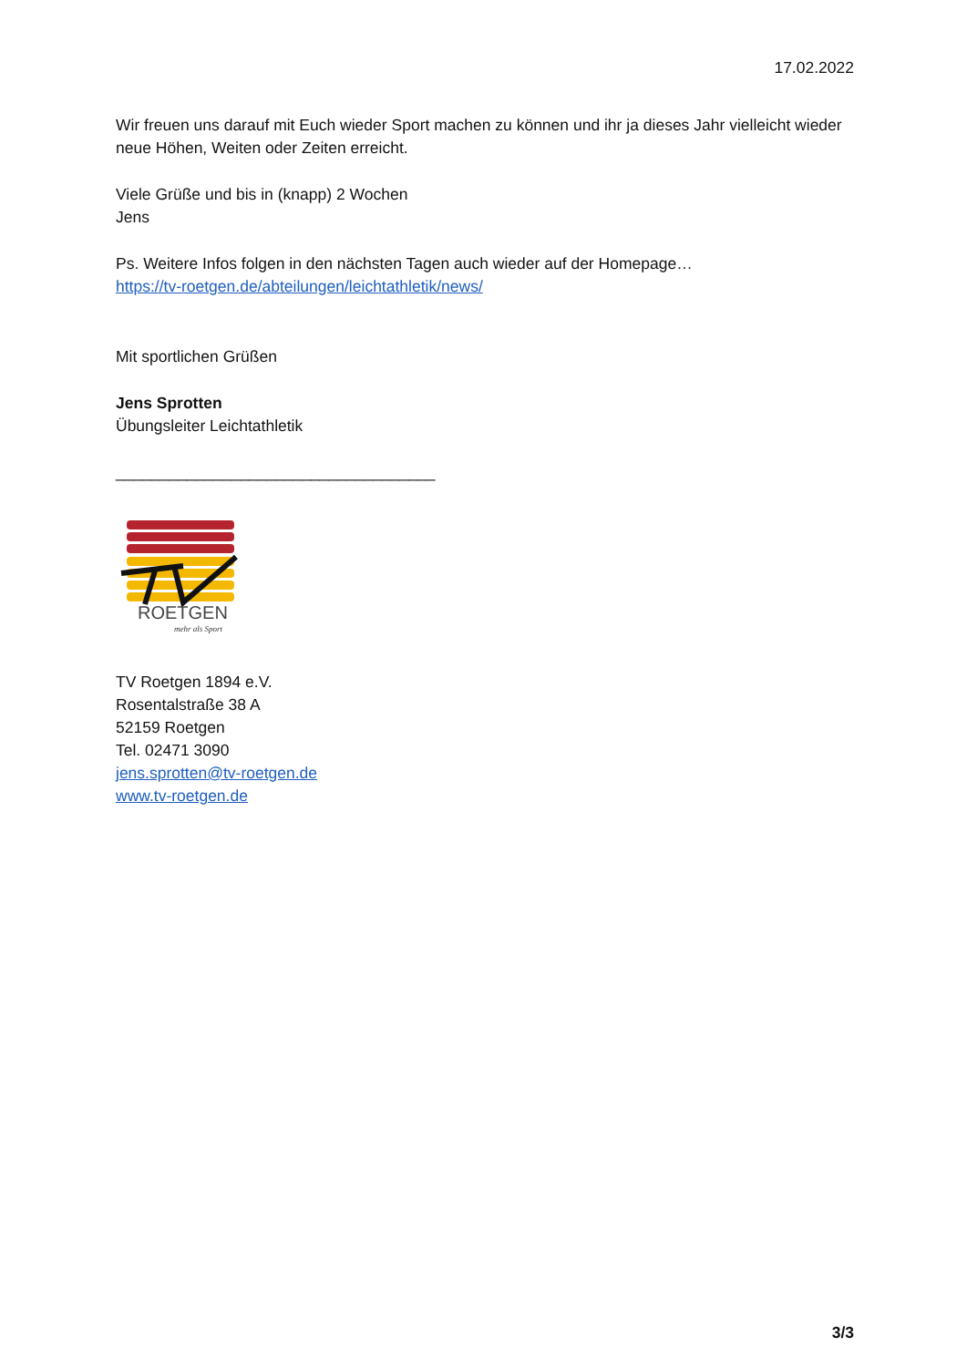17.02.2022
Wir freuen uns darauf mit Euch wieder Sport machen zu können und ihr ja dieses Jahr vielleicht wieder neue Höhen, Weiten oder Zeiten erreicht.
Viele Grüße und bis in (knapp) 2 Wochen
Jens
Ps. Weitere Infos folgen in den nächsten Tagen auch wieder auf der Homepage…
https://tv-roetgen.de/abteilungen/leichtathletik/news/
Mit sportlichen Grüßen
Jens Sprotten
Übungsleiter Leichtathletik
____________________________________
ROETGEN
mehr als Sport
TV Roetgen 1894 e.V.
Rosentalstraße 38 A
52159 Roetgen
Tel. 02471 3090
jens.sprotten@tv-roetgen.de
www.tv-roetgen.de
3/3